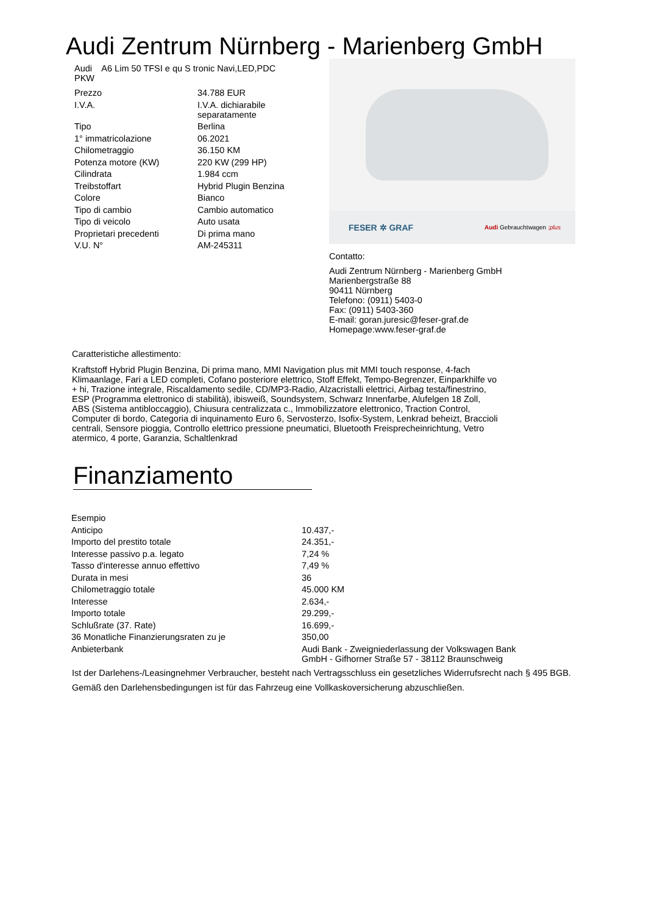Audi Zentrum Nürnberg - Marienberg GmbH
Audi A6 Lim 50 TFSI e qu S tronic Navi,LED,PDC
PKW
| Prezzo | 34.788 EUR |
| I.V.A. | I.V.A. dichiarabile separatamente |
| Tipo | Berlina |
| 1° immatricolazione | 06.2021 |
| Chilometraggio | 36.150 KM |
| Potenza motore (KW) | 220 KW (299 HP) |
| Cilindrata | 1.984 ccm |
| Treibstoffart | Hybrid Plugin Benzina |
| Colore | Bianco |
| Tipo di cambio | Cambio automatico |
| Tipo di veicolo | Auto usata |
| Proprietari precedenti | Di prima mano |
| V.U. N° | AM-245311 |
FESER ✲ GRAF Audi Gebrauchtwagen :plus
Contatto:
Audi Zentrum Nürnberg - Marienberg GmbH
Marienbergstraße 88
90411 Nürnberg
Telefono: (0911) 5403-0
Fax: (0911) 5403-360
E-mail: goran.juresic@feser-graf.de
Homepage:www.feser-graf.de
Caratteristiche allestimento:
Kraftstoff Hybrid Plugin Benzina, Di prima mano, MMI Navigation plus mit MMI touch response, 4-fach Klimaanlage, Fari a LED completi, Cofano posteriore elettrico, Stoff Effekt, Tempo-Begrenzer, Einparkhilfe vo + hi, Trazione integrale, Riscaldamento sedile, CD/MP3-Radio, Alzacristalli elettrici, Airbag testa/finestrino, ESP (Programma elettronico di stabilità), ibisweiß, Soundsystem, Schwarz Innenfarbe, Alufelgen 18 Zoll, ABS (Sistema antibloccaggio), Chiusura centralizzata c., Immobilizzatore elettronico, Traction Control, Computer di bordo, Categoria di inquinamento Euro 6, Servosterzo, Isofix-System, Lenkrad beheizt, Braccioli centrali, Sensore pioggia, Controllo elettrico pressione pneumatici, Bluetooth Freisprecheinrichtung, Vetro atermico, 4 porte, Garanzia, Schaltlenkrad
Finanziamento
| Esempio | |
| Anticipo | 10.437,- |
| Importo del prestito totale | 24.351,- |
| Interesse passivo p.a. legato | 7,24 % |
| Tasso d'interesse annuo effettivo | 7,49 % |
| Durata in mesi | 36 |
| Chilometraggio totale | 45.000 KM |
| Interesse | 2.634,- |
| Importo totale | 29.299,- |
| Schlußrate (37. Rate) | 16.699,- |
| 36 Monatliche Finanzierungsraten zu je | 350,00 |
| Anbieterbank | Audi Bank - Zweigniederlassung der Volkswagen Bank GmbH - Gifhorner Straße 57 - 38112 Braunschweig |
Ist der Darlehens-/Leasingnehmer Verbraucher, besteht nach Vertragsschluss ein gesetzliches Widerrufsrecht nach § 495 BGB.
Gemäß den Darlehensbedingungen ist für das Fahrzeug eine Vollkaskoversicherung abzuschließen.